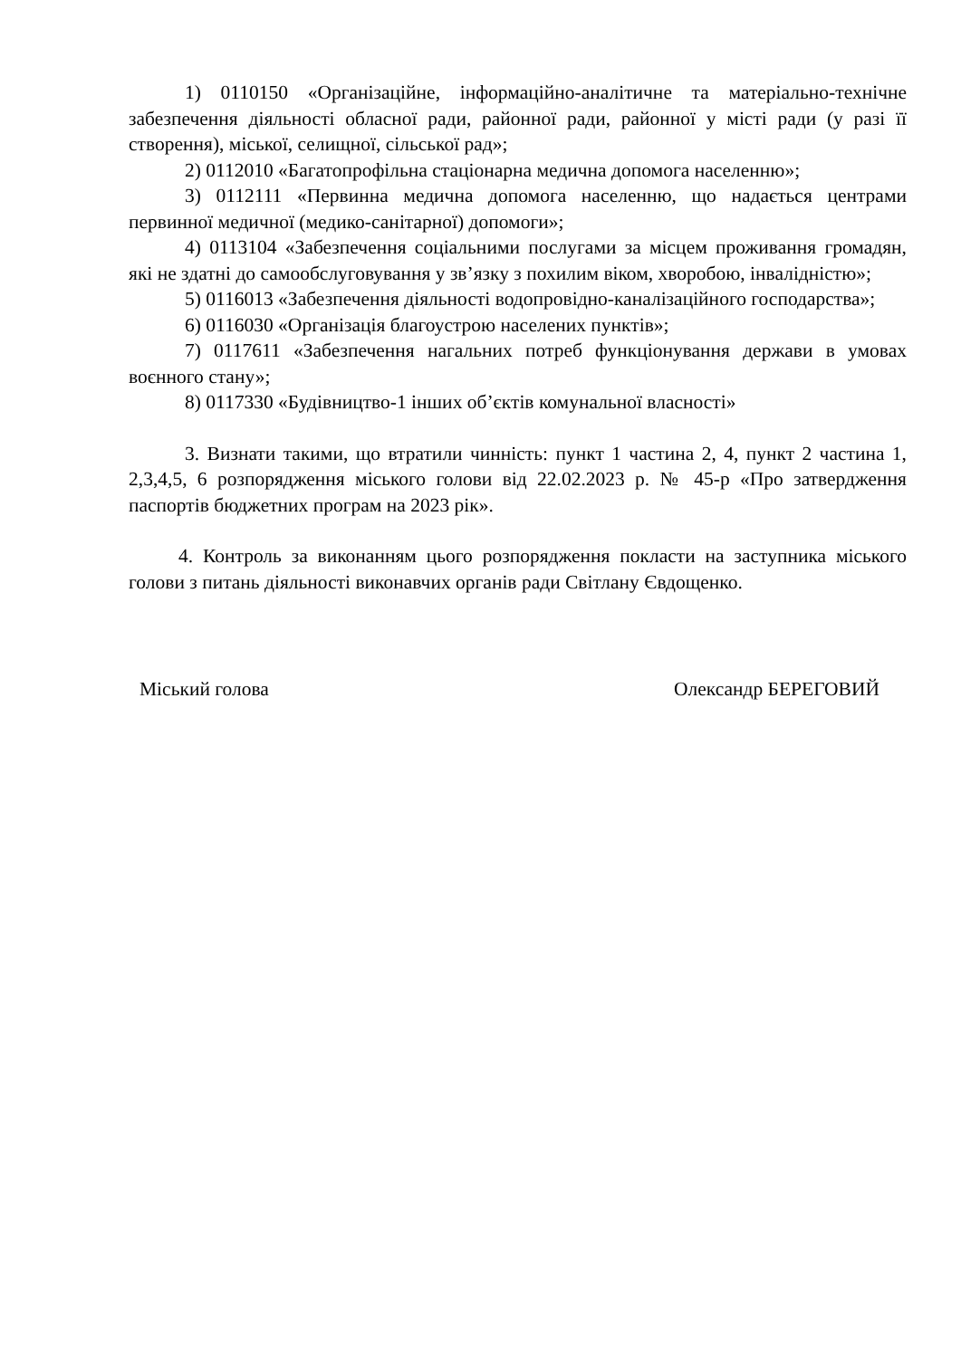1) 0110150 «Організаційне, інформаційно-аналітичне та матеріально-технічне забезпечення діяльності обласної ради, районної ради, районної у місті ради (у разі її створення), міської, селищної, сільської рад»;
2) 0112010 «Багатопрофільна стаціонарна медична допомога населенню»;
3) 0112111 «Первинна медична допомога населенню, що надається центрами первинної медичної (медико-санітарної) допомоги»;
4) 0113104 «Забезпечення соціальними послугами за місцем проживання громадян, які не здатні до самообслуговування у зв’язку з похилим віком, хворобою, інвалідністю»;
5) 0116013 «Забезпечення діяльності водопровідно-каналізаційного господарства»;
6) 0116030 «Організація благоустрою населених пунктів»;
7) 0117611 «Забезпечення нагальних потреб функціонування держави в умовах воєнного стану»;
8) 0117330 «Будівництво-1 інших об’єктів комунальної власності»
3. Визнати такими, що втратили чинність: пункт 1 частина 2, 4, пункт 2 частина 1, 2,3,4,5, 6 розпорядження міського голови від 22.02.2023 р. № 45-р «Про затвердження паспортів бюджетних програм на 2023 рік».
4. Контроль за виконанням цього розпорядження покласти на заступника міського голови з питань діяльності виконавчих органів ради Світлану Євдощенко.
Міський голова Олександр БЕРЕГОВИЙ